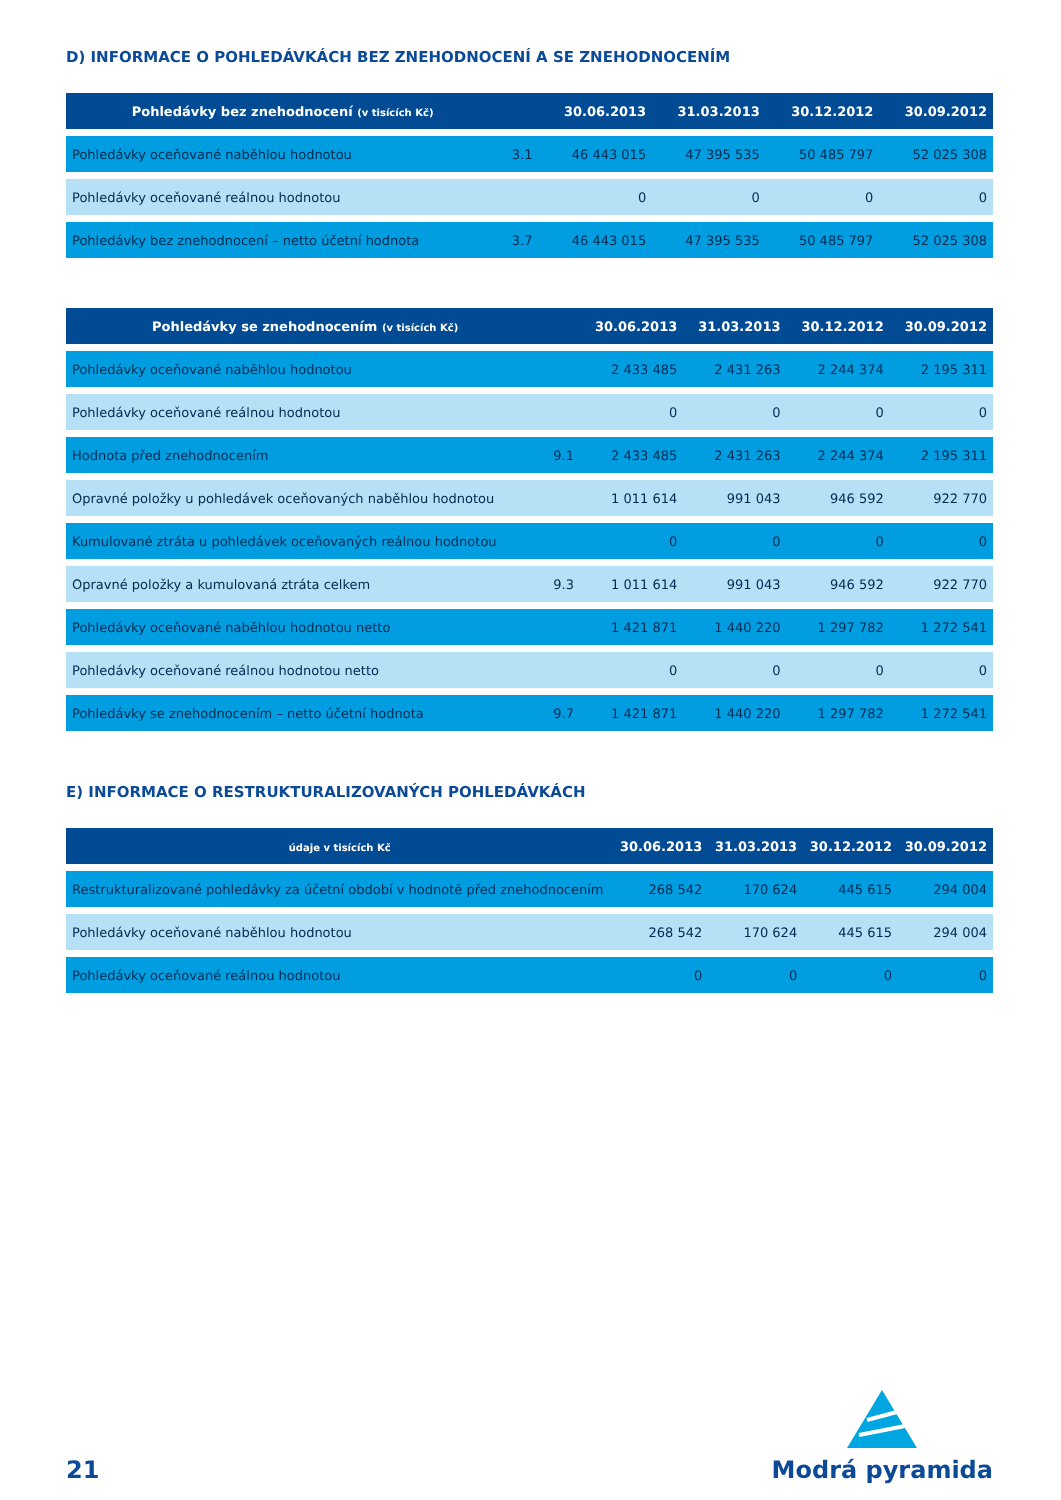D) INFORMACE O POHLEDÁVKÁCH BEZ ZNEHODNOCENÍ A SE ZNEHODNOCENÍM
| Pohledávky bez znehodnocení (v tisících Kč) | | 30.06.2013 | 31.03.2013 | 30.12.2012 | 30.09.2012 |
| --- | --- | --- | --- | --- | --- |
| Pohledávky oceňované naběhlou hodnotou | 3.1 | 46 443 015 | 47 395 535 | 50 485 797 | 52 025 308 |
| Pohledávky oceňované reálnou hodnotou | | 0 | 0 | 0 | 0 |
| Pohledávky bez znehodnocení – netto účetní hodnota | 3.7 | 46 443 015 | 47 395 535 | 50 485 797 | 52 025 308 |
| Pohledávky se znehodnocením (v tisících Kč) | | 30.06.2013 | 31.03.2013 | 30.12.2012 | 30.09.2012 |
| --- | --- | --- | --- | --- | --- |
| Pohledávky oceňované naběhlou hodnotou | | 2 433 485 | 2 431 263 | 2 244 374 | 2 195 311 |
| Pohledávky oceňované reálnou hodnotou | | 0 | 0 | 0 | 0 |
| Hodnota před znehodnocením | 9.1 | 2 433 485 | 2 431 263 | 2 244 374 | 2 195 311 |
| Opravné položky u pohledávek oceňovaných naběhlou hodnotou | | 1 011 614 | 991 043 | 946 592 | 922 770 |
| Kumulované ztráta u pohledávek oceňovaných reálnou hodnotou | | 0 | 0 | 0 | 0 |
| Opravné položky a kumulovaná ztráta celkem | 9.3 | 1 011 614 | 991 043 | 946 592 | 922 770 |
| Pohledávky oceňované naběhlou hodnotou netto | | 1 421 871 | 1 440 220 | 1 297 782 | 1 272 541 |
| Pohledávky oceňované reálnou hodnotou netto | | 0 | 0 | 0 | 0 |
| Pohledávky se znehodnocením – netto účetní hodnota | 9.7 | 1 421 871 | 1 440 220 | 1 297 782 | 1 272 541 |
E) INFORMACE O RESTRUKTURALIZOVANÝCH POHLEDÁVKÁCH
| údaje v tisících Kč | 30.06.2013 | 31.03.2013 | 30.12.2012 | 30.09.2012 |
| --- | --- | --- | --- | --- |
| Restrukturalizované pohledávky za účetní období v hodnotě před znehodnocením | 268 542 | 170 624 | 445 615 | 294 004 |
| Pohledávky oceňované naběhlou hodnotou | 268 542 | 170 624 | 445 615 | 294 004 |
| Pohledávky oceňované reálnou hodnotou | 0 | 0 | 0 | 0 |
21
Modrá pyramida